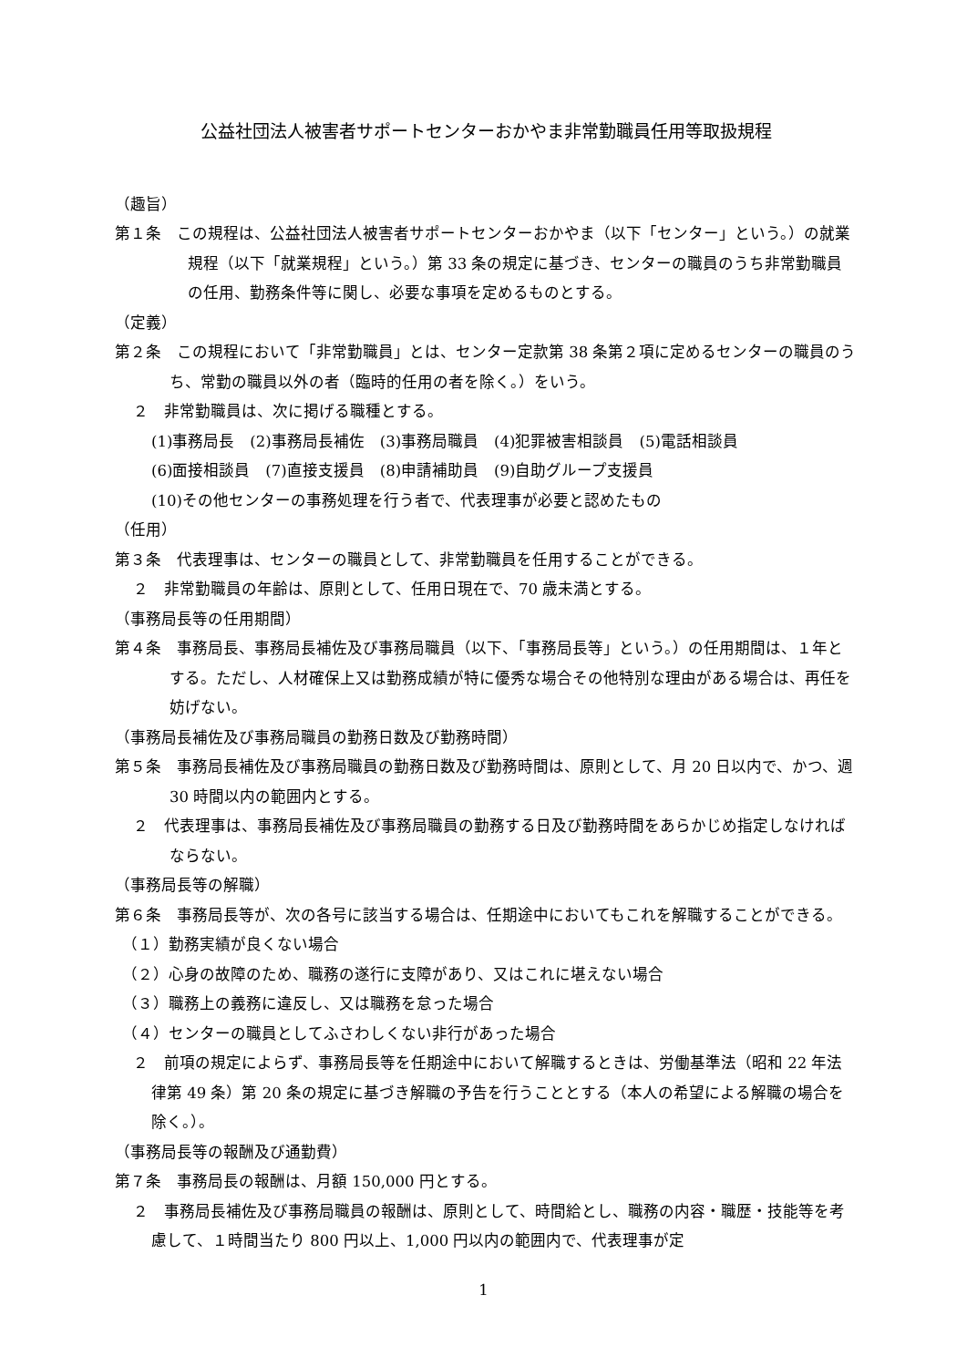公益社団法人被害者サポートセンターおかやま非常勤職員任用等取扱規程
（趣旨）
第１条　この規程は、公益社団法人被害者サポートセンターおかやま（以下「センター」という。）の就業規程（以下「就業規程」という。）第 33 条の規定に基づき、センターの職員のうち非常勤職員の任用、勤務条件等に関し、必要な事項を定めるものとする。
（定義）
第２条　この規程において「非常勤職員」とは、センター定款第 38 条第２項に定めるセンターの職員のうち、常勤の職員以外の者（臨時的任用の者を除く。）をいう。
２　非常勤職員は、次に掲げる職種とする。
(1)事務局長　(2)事務局長補佐　(3)事務局職員　(4)犯罪被害相談員　(5)電話相談員
(6)面接相談員　(7)直接支援員　(8)申請補助員　(9)自助グループ支援員
(10)その他センターの事務処理を行う者で、代表理事が必要と認めたもの
（任用）
第３条　代表理事は、センターの職員として、非常勤職員を任用することができる。
２　非常勤職員の年齢は、原則として、任用日現在で、70 歳未満とする。
（事務局長等の任用期間）
第４条　事務局長、事務局長補佐及び事務局職員（以下、「事務局長等」という。）の任用期間は、１年とする。ただし、人材確保上又は勤務成績が特に優秀な場合その他特別な理由がある場合は、再任を妨げない。
（事務局長補佐及び事務局職員の勤務日数及び勤務時間）
第５条　事務局長補佐及び事務局職員の勤務日数及び勤務時間は、原則として、月 20 日以内で、かつ、週 30 時間以内の範囲内とする。
２　代表理事は、事務局長補佐及び事務局職員の勤務する日及び勤務時間をあらかじめ指定しなければならない。
（事務局長等の解職）
第６条　事務局長等が、次の各号に該当する場合は、任期途中においてもこれを解職することができる。
（１）勤務実績が良くない場合
（２）心身の故障のため、職務の遂行に支障があり、又はこれに堪えない場合
（３）職務上の義務に違反し、又は職務を怠った場合
（４）センターの職員としてふさわしくない非行があった場合
２　前項の規定によらず、事務局長等を任期途中において解職するときは、労働基準法（昭和 22 年法律第 49 条）第 20 条の規定に基づき解職の予告を行うこととする（本人の希望による解職の場合を除く。）。
（事務局長等の報酬及び通勤費）
第７条　事務局長の報酬は、月額 150,000 円とする。
２　事務局長補佐及び事務局職員の報酬は、原則として、時間給とし、職務の内容・職歴・技能等を考慮して、１時間当たり 800 円以上、1,000 円以内の範囲内で、代表理事が定
1